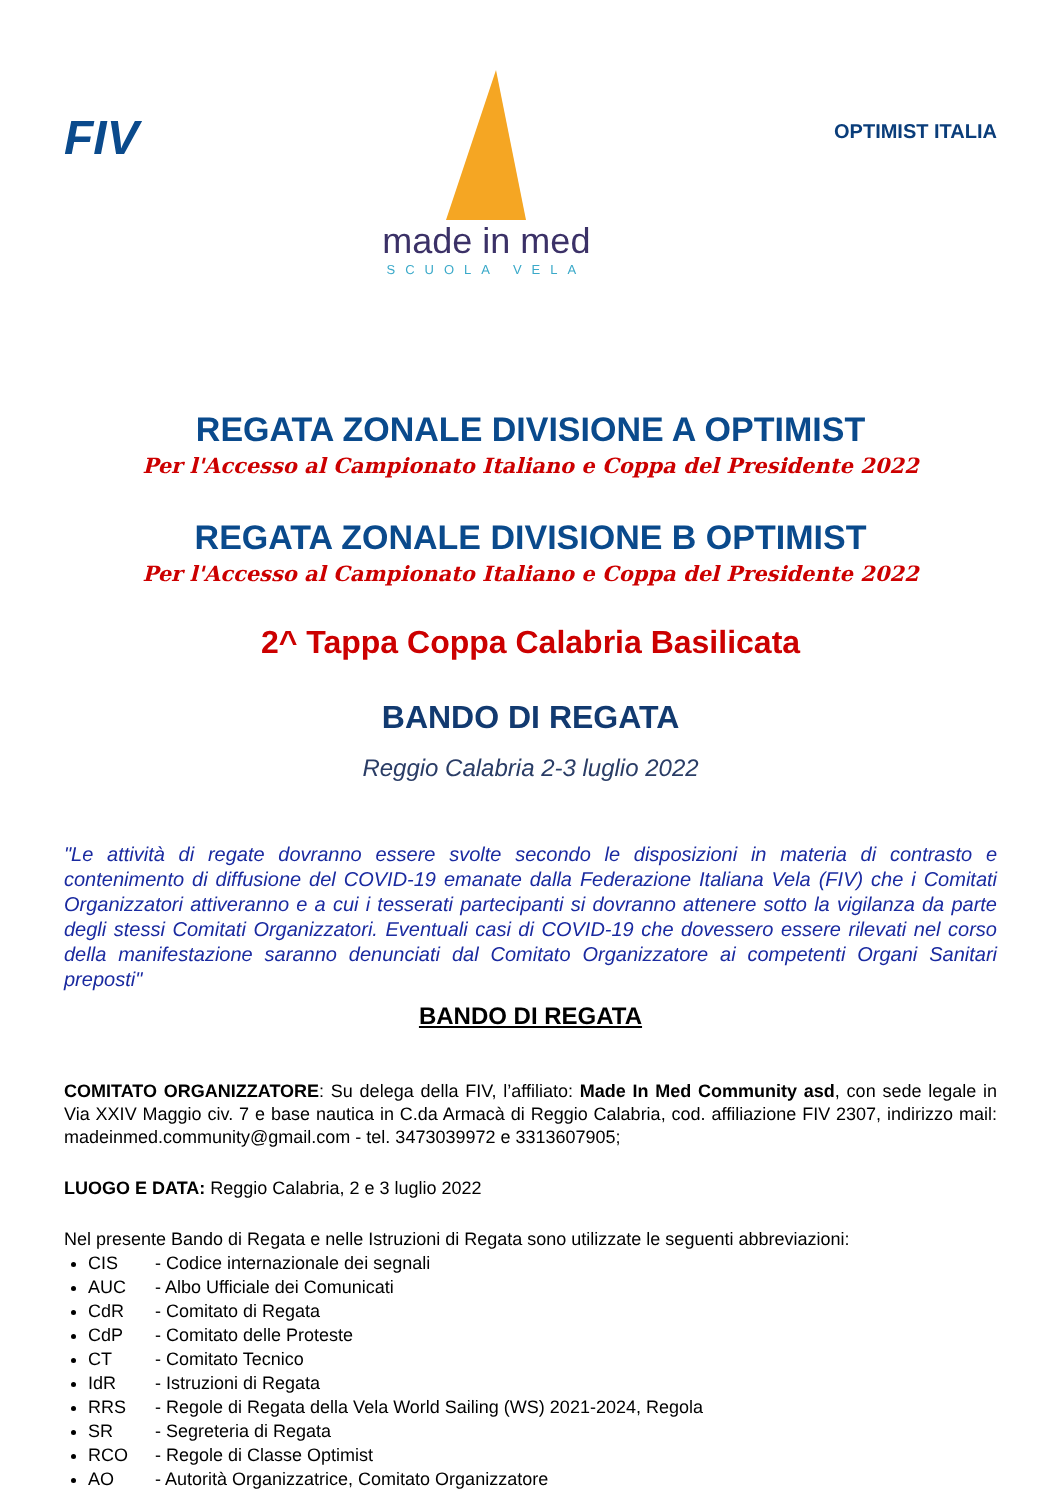FIV
made in med
SCUOLA VELA
OPTIMIST ITALIA
REGATA ZONALE DIVISIONE A OPTIMIST
Per l'Accesso al Campionato Italiano e Coppa del Presidente 2022
REGATA ZONALE DIVISIONE B OPTIMIST
Per l'Accesso al Campionato Italiano e Coppa del Presidente 2022
2^ Tappa Coppa Calabria Basilicata
BANDO DI REGATA
Reggio Calabria 2-3 luglio 2022
"Le attività di regate dovranno essere svolte secondo le disposizioni in materia di contrasto e contenimento di diffusione del COVID-19 emanate dalla Federazione Italiana Vela (FIV) che i Comitati Organizzatori attiveranno e a cui i tesserati partecipanti si dovranno attenere sotto la vigilanza da parte degli stessi Comitati Organizzatori. Eventuali casi di COVID-19 che dovessero essere rilevati nel corso della manifestazione saranno denunciati dal Comitato Organizzatore ai competenti Organi Sanitari preposti"
BANDO DI REGATA
COMITATO ORGANIZZATORE: Su delega della FIV, l’affiliato: Made In Med Community asd, con sede legale in Via XXIV Maggio civ. 7 e base nautica in C.da Armacà di Reggio Calabria, cod. affiliazione FIV 2307, indirizzo mail: madeinmed.community@gmail.com - tel. 3473039972 e 3313607905;
LUOGO E DATA: Reggio Calabria, 2 e 3 luglio 2022
Nel presente Bando di Regata e nelle Istruzioni di Regata sono utilizzate le seguenti abbreviazioni:
CIS - Codice internazionale dei segnali
AUC - Albo Ufficiale dei Comunicati
CdR - Comitato di Regata
CdP - Comitato delle Proteste
CT - Comitato Tecnico
IdR - Istruzioni di Regata
RRS - Regole di Regata della Vela World Sailing (WS) 2021-2024, Regola
SR - Segreteria di Regata
RCO - Regole di Classe Optimist
AO - Autorità Organizzatrice, Comitato Organizzatore